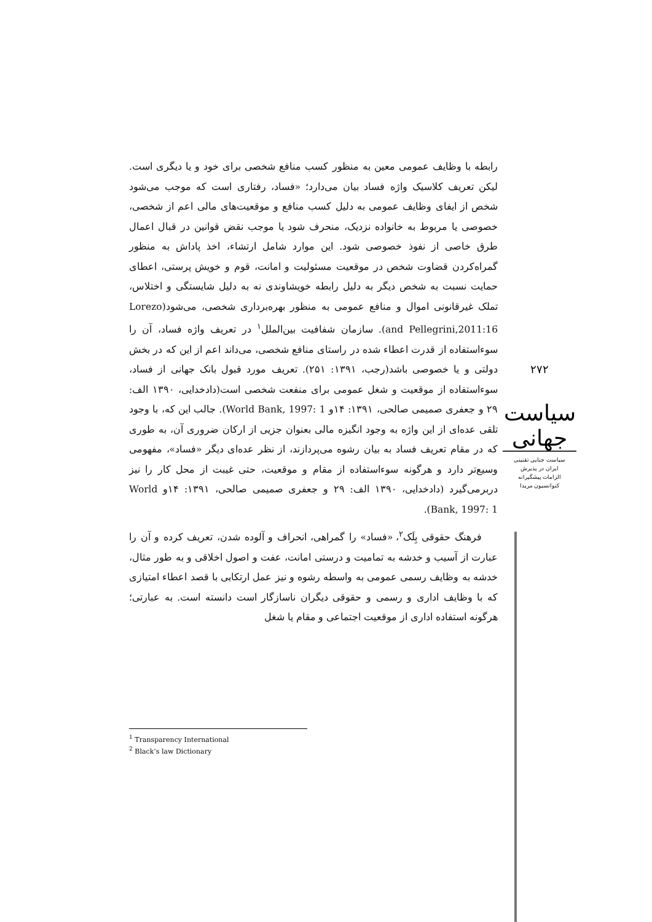رابطه با وظایف عمومی معین به منظور کسب منافع شخصی برای خود و یا دیگری است. لیکن تعریف کلاسیک واژه فساد بیان می‌دارد؛ «فساد، رفتاری است که موجب می‌شود شخص از ایفای وظایف عمومی به دلیل کسب منافع و موقعیت‌های مالی اعم از شخصی، خصوصی یا مربوط به خانواده نزدیک، منحرف شود یا موجب نقض قوانین در قبال اعمال طرق خاصی از نفوذ خصوصی شود. این موارد شامل ارتشاء، اخذ پاداش به منظور گمراه‌کردن قضاوت شخص در موقعیت مسئولیت و امانت، قوم و خویش پرستی، اعطای حمایت نسبت به شخص دیگر به دلیل رابطه خویشاوندی نه به دلیل شایستگی و اختلاس، تملک غیرقانونی اموال و منافع عمومی به منظور بهره‌برداری شخصی، می‌شود(Lorezo and Pellegrini,2011:16). سازمان شفافیت بین‌الملل<sup>۱</sup> در تعریف واژه فساد، آن را سوءاستفاده از قدرت اعطاء شده در راستای منافع شخصی، می‌داند اعم از این که در بخش دولتی و یا خصوصی باشد(رجب، ۱۳۹۱: ۲۵۱). تعریف مورد قبول بانک جهانی از فساد، سوءاستفاده از موقعیت و شغل عمومی برای منفعت شخصی است(دادخدایی، ۱۳۹۰ الف: ۲۹ و جعفری صمیمی صالحی، ۱۳۹۱: ۱۴و World Bank, 1997: 1). جالب این که، با وجود تلقی عده‌ای از این واژه به وجود انگیزه مالی بعنوان جزیی از ارکان ضروری آن، به طوری که در مقام تعریف فساد به بیان رشوه می‌پردازند، از نظر عده‌ای دیگر «فساد»، مفهومی وسیع‌تر دارد و هرگونه سوءاستفاده از مقام و موقعیت، حتی غیبت از محل کار را نیز دربرمی‌گیرد (دادخدایی، ۱۳۹۰ الف: ۲۹ و جعفری صمیمی صالحی، ۱۳۹۱: ۱۴و World Bank, 1997: 1).
فرهنگ حقوقی بِلَک<sup>۲</sup>، «فساد» را گمراهی، انحراف و آلوده شدن، تعریف کرده و آن را عبارت از آسیب و خدشه به تمامیت و درستی امانت، عفت و اصول اخلاقی و به طور مثال، خدشه به وظایف رسمی عمومی به واسطه رشوه و نیز عمل ارتکابی با قصد اعطاء امتیازی که با وظایف اداری و رسمی و حقوقی دیگران ناسازگار است دانسته است. به عبارتی؛ هرگونه استفاده اداری از موقعیت اجتماعی و مقام یا شغل
۲۷۲
سیاست جهانی
سیاست جنایی تقنینی
ایران در پذیرش
الزامات پیشگیرانه
کنوانسیون مریدا
<sup>1</sup> Transparency International
<sup>2</sup> Black’s law Dictionary